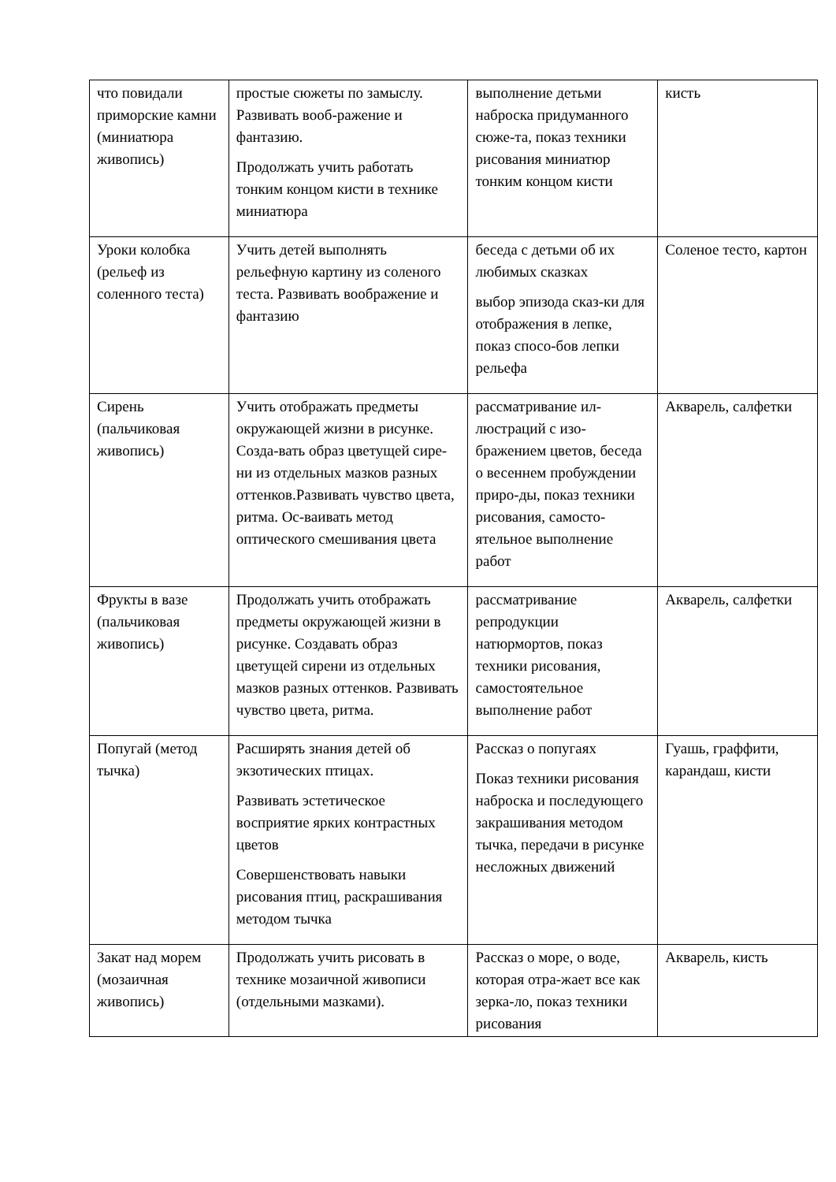| что повидали приморские камни (миниатюра живопись) | простые сюжеты по замыслу. Развивать вооб-ражение и фантазию. Продолжать учить работать тонким концом кисти в технике миниатюра | выполнение детьми наброска придуманного сюже-та, показ техники рисования миниатюр тонким концом кисти | кисть |
| Уроки колобка (рельеф из соленного теста) | Учить детей выполнять рельефную картину из соленого теста. Развивать воображение и фантазию | беседа с детьми об их любимых сказках выбор эпизода сказ-ки для отображения в лепке, показ спосо-бов лепки рельефа | Соленое тесто, картон |
| Сирень (пальчиковая живопись) | Учить отображать предметы окружающей жизни в рисунке. Созда-вать образ цветущей сире-ни из отдельных мазков разных оттенков.Развивать чувство цвета, ритма. Ос-ваивать метод оптического смешивания цвета | рассматривание ил-люстраций с изо-бражением цветов, беседа о весеннем пробуждении приро-ды, показ техники рисования, самосто-ятельное выполнение работ | Акварель, салфетки |
| Фрукты в вазе (пальчиковая живопись) | Продолжать учить отображать предметы окружающей жизни в рисунке. Создавать образ цветущей сирени из отдельных мазков разных оттенков. Развивать чувство цвета, ритма. | рассматривание репродукции натюрмортов, показ техники рисования, самостоятельное выполнение работ | Акварель, салфетки |
| Попугай (метод тычка) | Расширять знания детей об экзотических птицах. Развивать эстетическое восприятие ярких контрастных цветов Совершенствовать навыки рисования птиц, раскрашивания методом тычка | Рассказ о попугаях Показ техники рисования наброска и последующего закрашивания методом тычка, передачи в рисунке несложных движений | Гуашь, граффити, карандаш, кисти |
| Закат над морем (мозаичная живопись) | Продолжать учить рисовать в технике мозаичной живописи (отдельными мазками). | Рассказ о море, о воде, которая отра-жает все как зерка-ло, показ техники рисования | Акварель, кисть |